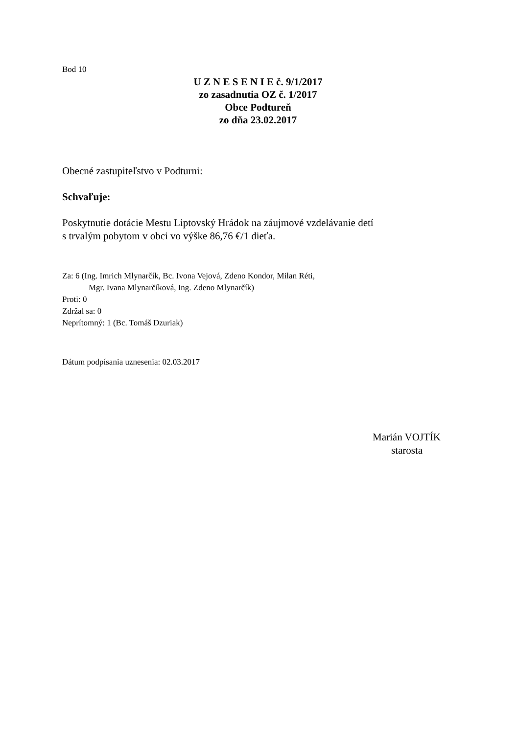Bod 10
U Z N E S E N I E č. 9/1/2017
zo zasadnutia OZ č. 1/2017
Obce Podtureň
zo dňa 23.02.2017
Obecné zastupiteľstvo v Podturni:
Schvaľuje:
Poskytnutie dotácie Mestu Liptovský Hrádok na záujmové vzdelávanie detí
s trvalým pobytom v obci vo výške 86,76 €/1 dieťa.
Za: 6 (Ing. Imrich Mlynarčík, Bc. Ivona Vejová, Zdeno Kondor, Milan Réti,
Mgr. Ivana Mlynarčíková, Ing. Zdeno Mlynarčík)
Proti: 0
Zdržal sa: 0
Neprítomný: 1 (Bc. Tomáš Dzuriak)
Dátum podpísania uznesenia: 02.03.2017
Marián VOJTÍK
starosta